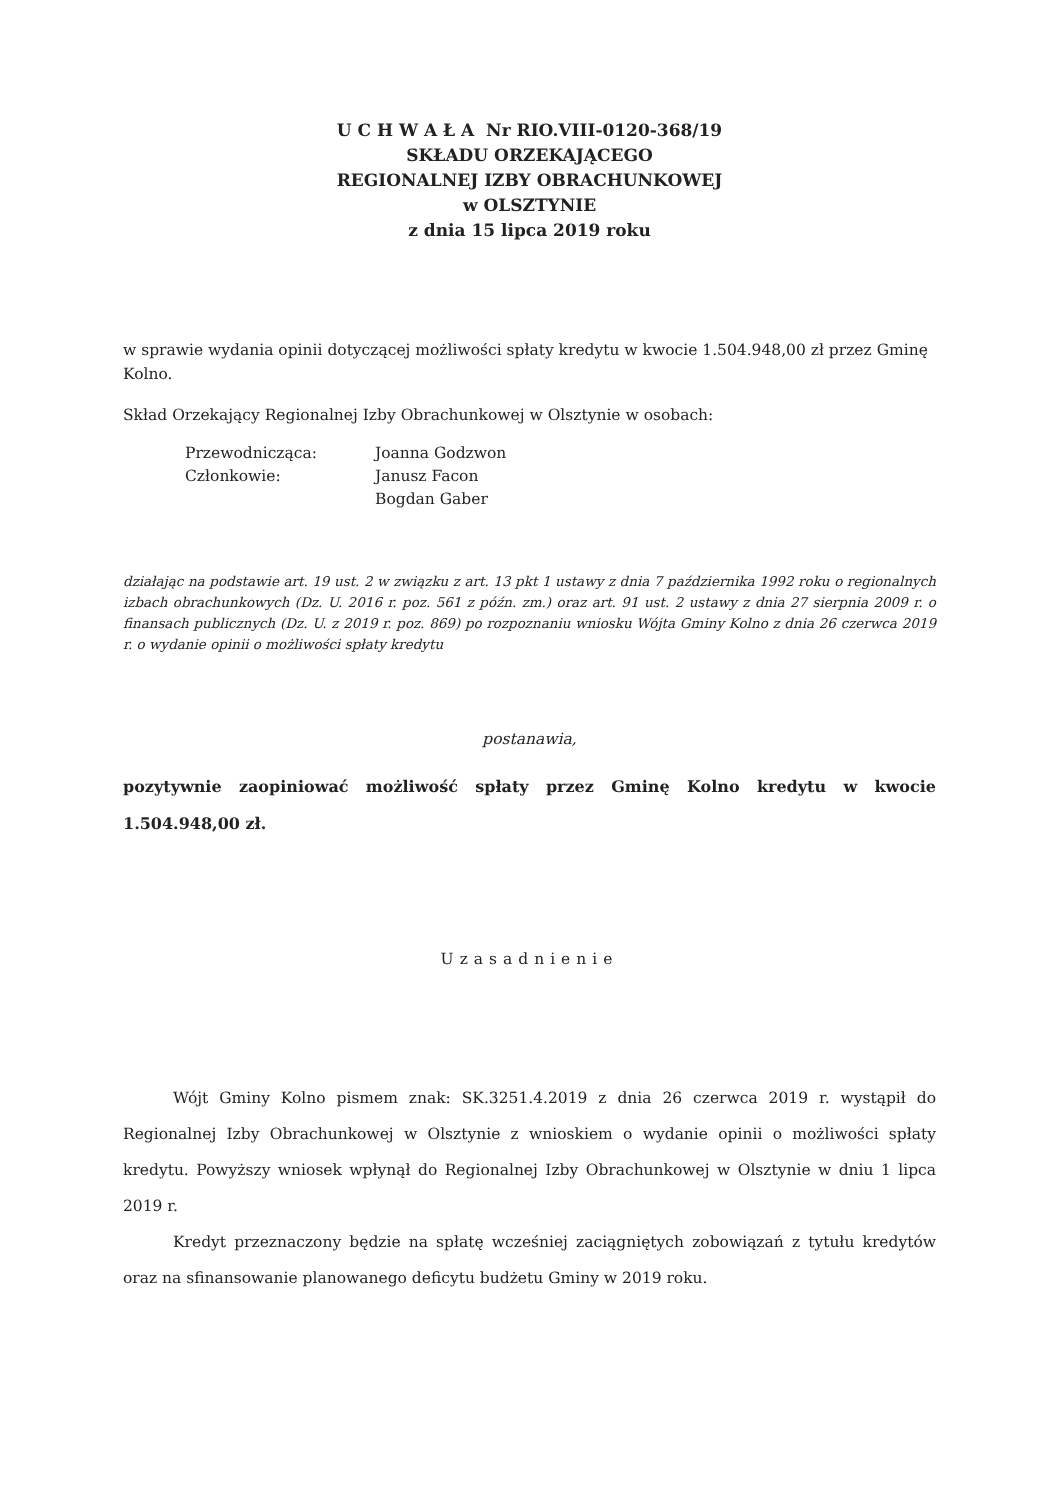U C H W A Ł A Nr RIO.VIII-0120-368/19
SKŁADU ORZEKAJĄCEGO
REGIONALNEJ IZBY OBRACHUNKOWEJ
w OLSZTYNIE
z dnia 15 lipca 2019 roku
w sprawie wydania opinii dotyczącej możliwości spłaty kredytu w kwocie 1.504.948,00 zł przez Gminę Kolno.
Skład Orzekający Regionalnej Izby Obrachunkowej w Olsztynie w osobach:
| Przewodnicząca: | Joanna Godzwon |
| Członkowie: | Janusz Facon |
| | Bogdan Gaber |
działając na podstawie art. 19 ust. 2 w związku z art. 13 pkt 1 ustawy z dnia 7 października 1992 roku o regionalnych izbach obrachunkowych (Dz. U. 2016 r. poz. 561 z późn. zm.) oraz art. 91 ust. 2 ustawy z dnia 27 sierpnia 2009 r. o finansach publicznych (Dz. U. z 2019 r. poz. 869) po rozpoznaniu wniosku Wójta Gminy Kolno z dnia 26 czerwca 2019 r. o wydanie opinii o możliwości spłaty kredytu
postanawia,
pozytywnie zaopiniować możliwość spłaty przez Gminę Kolno kredytu w kwocie 1.504.948,00 zł.
Uzasadnienie
Wójt Gminy Kolno pismem znak: SK.3251.4.2019 z dnia 26 czerwca 2019 r. wystąpił do Regionalnej Izby Obrachunkowej w Olsztynie z wnioskiem o wydanie opinii o możliwości spłaty kredytu. Powyższy wniosek wpłynął do Regionalnej Izby Obrachunkowej w Olsztynie w dniu 1 lipca 2019 r.
Kredyt przeznaczony będzie na spłatę wcześniej zaciągniętych zobowiązań z tytułu kredytów oraz na sfinansowanie planowanego deficytu budżetu Gminy w 2019 roku.